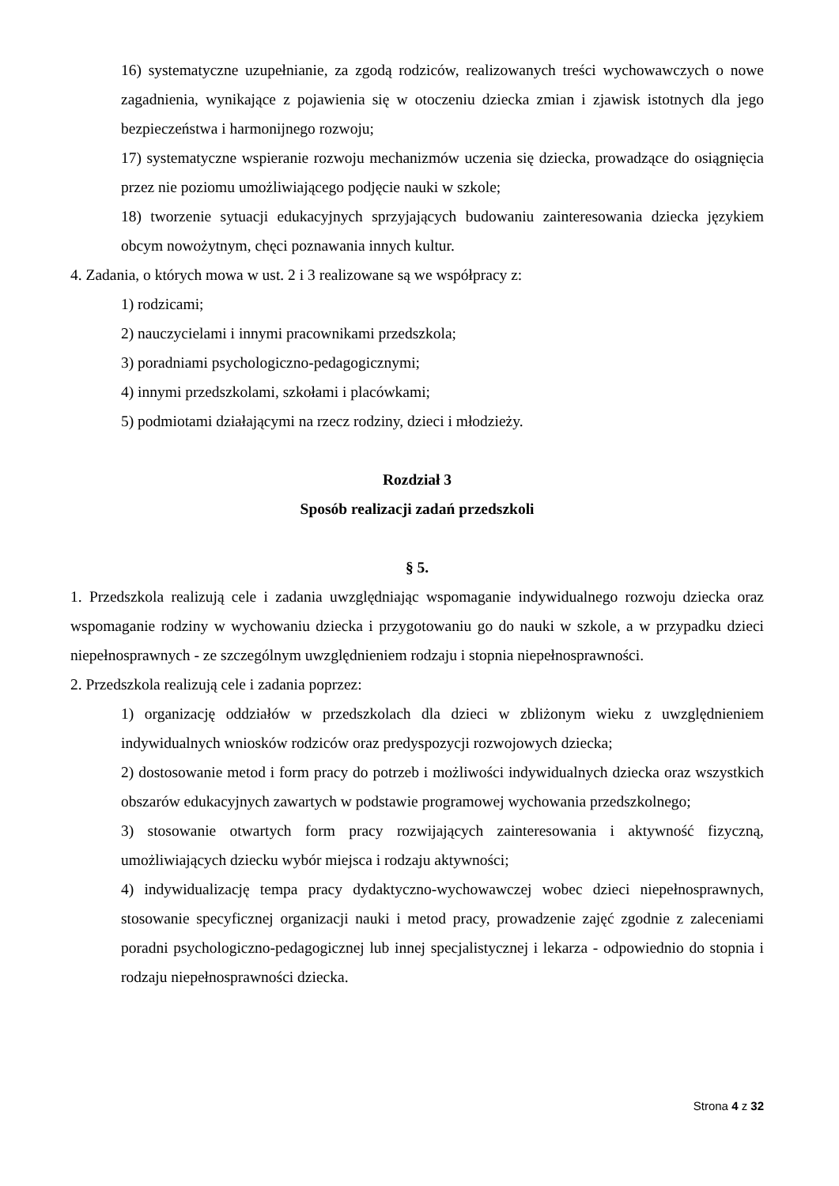16) systematyczne uzupełnianie, za zgodą rodziców, realizowanych treści wychowawczych o nowe zagadnienia, wynikające z pojawienia się w otoczeniu dziecka zmian i zjawisk istotnych dla jego bezpieczeństwa i harmonijnego rozwoju;
17) systematyczne wspieranie rozwoju mechanizmów uczenia się dziecka, prowadzące do osiągnięcia przez nie poziomu umożliwiającego podjęcie nauki w szkole;
18) tworzenie sytuacji edukacyjnych sprzyjających budowaniu zainteresowania dziecka językiem obcym nowożytnym, chęci poznawania innych kultur.
4. Zadania, o których mowa w ust. 2 i 3 realizowane są we współpracy z:
1) rodzicami;
2) nauczycielami i innymi pracownikami przedszkola;
3) poradniami psychologiczno-pedagogicznymi;
4) innymi przedszkolami, szkołami i placówkami;
5) podmiotami działającymi na rzecz rodziny, dzieci i młodzieży.
Rozdział 3
Sposób realizacji zadań przedszkoli
§ 5.
1. Przedszkola realizują cele i zadania uwzględniając wspomaganie indywidualnego rozwoju dziecka oraz wspomaganie rodziny w wychowaniu dziecka i przygotowaniu go do nauki w szkole, a w przypadku dzieci niepełnosprawnych - ze szczególnym uwzględnieniem rodzaju i stopnia niepełnosprawności.
2. Przedszkola realizują cele i zadania poprzez:
1) organizację oddziałów w przedszkolach dla dzieci w zbliżonym wieku z uwzględnieniem indywidualnych wniosków rodziców oraz predyspozycji rozwojowych dziecka;
2) dostosowanie metod i form pracy do potrzeb i możliwości indywidualnych dziecka oraz wszystkich obszarów edukacyjnych zawartych w podstawie programowej wychowania przedszkolnego;
3) stosowanie otwartych form pracy rozwijających zainteresowania i aktywność fizyczną, umożliwiających dziecku wybór miejsca i rodzaju aktywności;
4) indywidualizację tempa pracy dydaktyczno-wychowawczej wobec dzieci niepełnosprawnych, stosowanie specyficznej organizacji nauki i metod pracy, prowadzenie zajęć zgodnie z zaleceniami poradni psychologiczno-pedagogicznej lub innej specjalistycznej i lekarza - odpowiednio do stopnia i rodzaju niepełnosprawności dziecka.
Strona 4 z 32